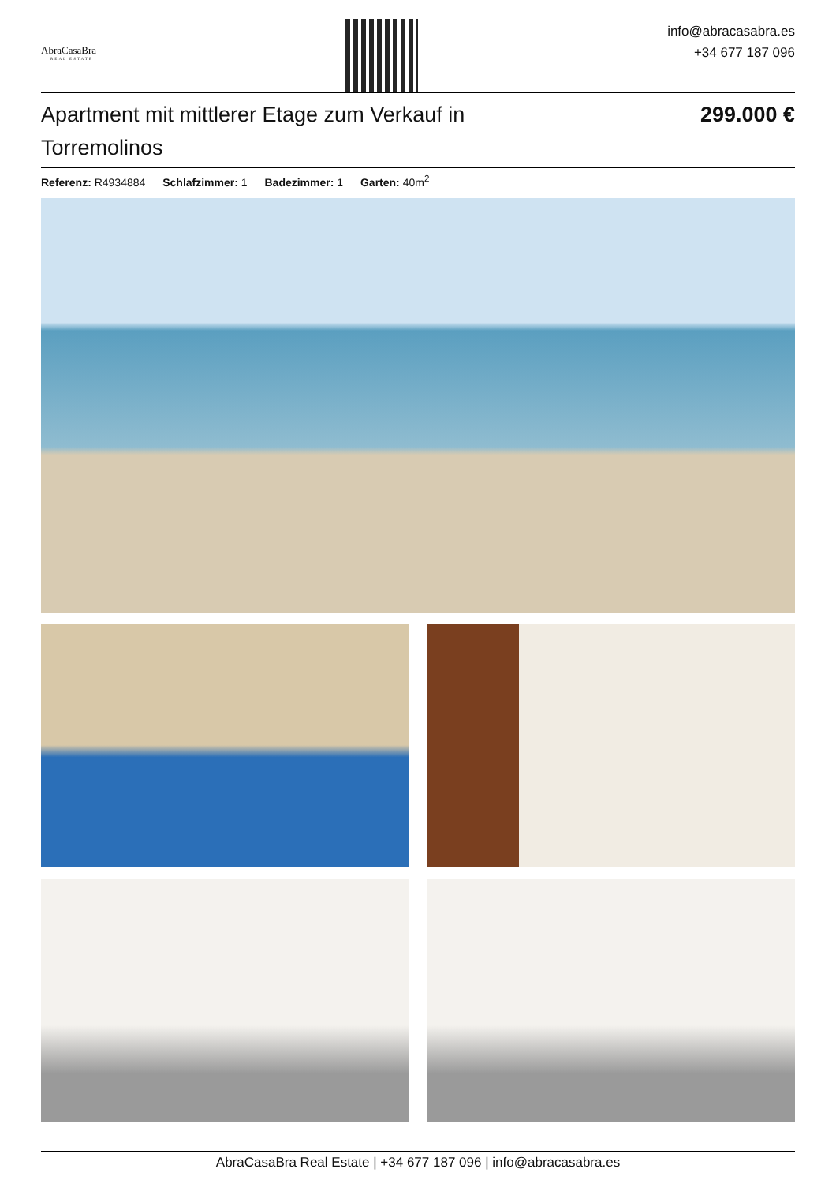AbraCasaBra
REAL ESTATE
info@abracasabra.es
+34 677 187 096
Apartment mit mittlerer Etage zum Verkauf in Torremolinos
299.000 €
Referenz: R4934884 Schlafzimmer: 1 Badezimmer: 1 Garten: 40m<sup>2</sup>
AbraCasaBra Real Estate | +34 677 187 096 | info@abracasabra.es